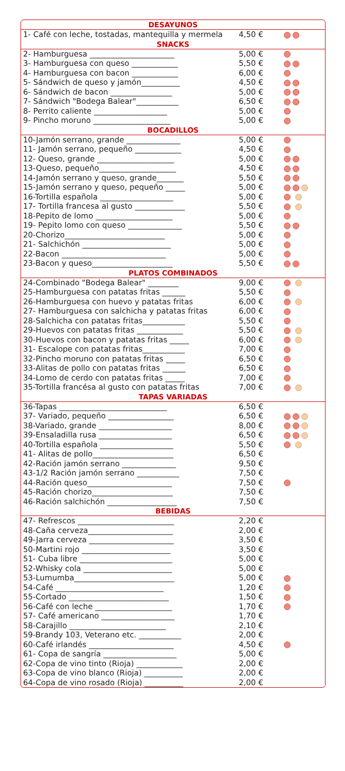DESAYUNOS
| 1- Café con leche, tostadas, mantequilla y mermela | 4,50 € | |
SNACKS
| 2- Hamburguesa ______________________ | 5,00 € | |
| 3- Hamburguesa con queso ____________ | 5,50 € | |
| 4- Hamburguesa con bacon ____________ | 6,00 € | |
| 5- Sándwich de queso y jamón__________ | 4,50 € | |
| 6- Sándwich de bacon ________________ | 5,00 € | |
| 7- Sándwich "Bodega Balear"___________ | 6,50 € | |
| 8- Perrito caliente ___________________ | 5,00 € | |
| 9- Pincho moruno ____________________ | 5,00 € | |
BOCADILLOS
| 10-Jamón serrano, grande ______________ | 5,00 € | |
| 11- Jamón serrano, pequeño ____________ | 4,50 € | |
| 12- Queso, grande ____________________ | 5,00 € | |
| 13-Queso, pequeño____________________ | 4,50 € | |
| 14-Jamón serrano y queso, grande_______ | 5,50 € | |
| 15-Jamón serrano y queso, pequeño _____ | 5,00 € | |
| 16-Tortilla española ___________________ | 5,00 € | |
| 17- Tortilla francesa al gusto _____________ | 5,50 € | |
| 18-Pepito de lomo ____________________ | 5,00 € | |
| 19- Pepito lomo con queso ______________ | 5,50 € | |
| 20-Chorizo__________________________ | 5,00 € | |
| 21- Salchichón _______________________ | 5,00 € | |
| 22-Bacon ___________________________ | 5,00 € | |
| 23-Bacon y queso_____________________ | 5,50 € | |
PLATOS COMBINADOS
| 24-Combinado "Bodega Balear" ________ | 9,00 € | |
| 25-Hamburguesa con patatas fritas ______ | 5,50 € | |
| 26-Hamburguesa con huevo y patatas fritas | 6,00 € | |
| 27- Hamburguesa con salchicha y patatas fritas | 6,00 € | |
| 28-Salchicha con patatas fritas___________ | 5,50 € | |
| 29-Huevos con patatas fritas ____________ | 5,50 € | |
| 30-Huevos con bacon y patatas fritas _____ | 6,00 € | |
| 31- Escalope con patatas fritas___________ | 7,00 € | |
| 32-Pincho moruno con patatas fritas _____ | 6,50 € | |
| 33-Alitas de pollo con patatas fritas ______ | 6,50 € | |
| 34-Lomo de cerdo con patatas fritas _____ | 7,00 € | |
| 35-Tortilla francésa al gusto con patatas fritas | 7,00 € | |
TAPAS VARIADAS
| 36-Tapas ____________________________ | 6,50 € | |
| 37- Variado, pequeño _________________ | 6,50 € | |
| 38-Variado, grande ___________________ | 8,00 € | |
| 39-Ensaladilla rusa ___________________ | 6,50 € | |
| 40-Tortilla española ___________________ | 5,50 € | |
| 41- Alitas de pollo_____________________ | 6,50 € | |
| 42-Ración jamón serrano ______________ | 9,50 € | |
| 43-1/2 Ración jamón serrano ___________ | 7,50 € | |
| 44-Ración queso______________________ | 7,50 € | |
| 45-Ración chorizo_____________________ | 7,50 € | |
| 46-Ración salchichón __________________ | 7,50 € | |
BEBIDAS
| 47- Refrescos _________________________ | 2,20 € | |
| 48-Caña cerveza______________________ | 2,00 € | |
| 49-Jarra cerveza ______________________ | 3,50 € | |
| 50-Martini rojo _______________________ | 3,50 € | |
| 51- Cuba libre ________________________ | 5,00 € | |
| 52-Whisky cola _______________________ | 5,00 € | |
| 53-Lumumba__________________________ | 5,00 € | |
| 54-Café ____________________________ | 1,20 € | |
| 55-Cortado __________________________ | 1,50 € | |
| 56-Café con leche ____________________ | 1,70 € | |
| 57- Café americano ___________________ | 1,70 € | |
| 58-Carajillo _________________________ | 2,10 € | |
| 59-Brandy 103, Veterano etc. ___________ | 2,00 € | |
| 60-Café irlandés ______________________ | 4,50 € | |
| 61- Copa de sangría ___________________ | 5,00 € | |
| 62-Copa de vino tinto (Rioja) ____________ | 2,00 € | |
| 63-Copa de vino blanco (Rioja) __________ | 2,00 € | |
| 64-Copa de vino rosado (Rioja) __________ | 2,00 € | |